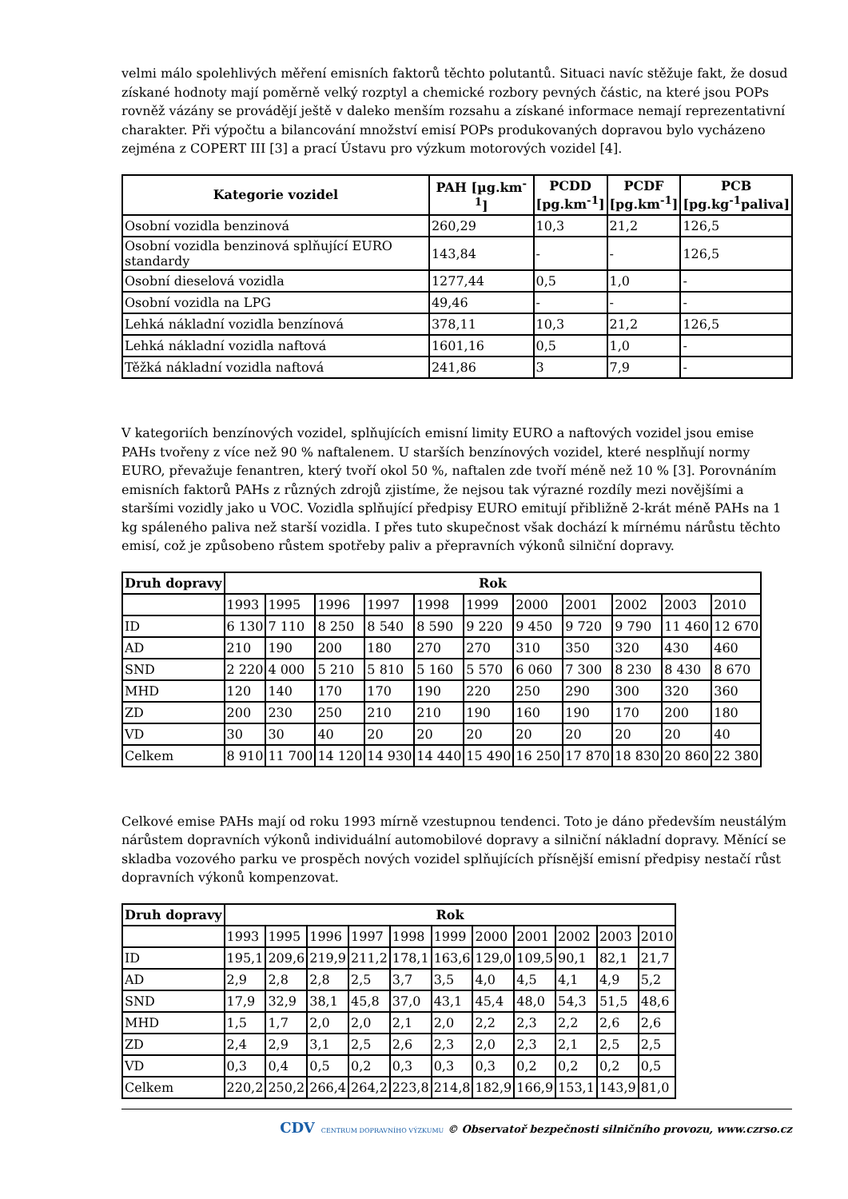velmi málo spolehlivých měření emisních faktorů těchto polutantů. Situaci navíc stěžuje fakt, že dosud získané hodnoty mají poměrně velký rozptyl a chemické rozbory pevných částic, na které jsou POPs rovněž vázány se provádějí ještě v daleko menším rozsahu a získané informace nemají reprezentativní charakter. Při výpočtu a bilancování množství emisí POPs produkovaných dopravou bylo vycházeno zejména z COPERT III [3] a prací Ústavu pro výzkum motorových vozidel [4].
| Kategorie vozidel | PAH [µg.km<sup>-1</sup>] | PCDD [pg.km<sup>-1</sup>] | PCDF [pg.km<sup>-1</sup>] | PCB [pg.kg<sup>-1</sup>paliva] |
| --- | --- | --- | --- | --- |
| Osobní vozidla benzinová | 260,29 | 10,3 | 21,2 | 126,5 |
| Osobní vozidla benzinová splňující EURO standardy | 143,84 | - | - | 126,5 |
| Osobní dieselová vozidla | 1277,44 | 0,5 | 1,0 | - |
| Osobní vozidla na LPG | 49,46 | - | - | - |
| Lehká nákladní vozidla benzínová | 378,11 | 10,3 | 21,2 | 126,5 |
| Lehká nákladní vozidla naftová | 1601,16 | 0,5 | 1,0 | - |
| Těžká nákladní vozidla naftová | 241,86 | 3 | 7,9 | - |
V kategoriích benzínových vozidel, splňujících emisní limity EURO a naftových vozidel jsou emise PAHs tvořeny z více než 90 % naftalenem. U starších benzínových vozidel, které nesplňují normy EURO, převažuje fenantren, který tvoří okol 50 %, naftalen zde tvoří méně než 10 % [3]. Porovnáním emisních faktorů PAHs z různých zdrojů zjistíme, že nejsou tak výrazné rozdíly mezi novějšími a staršími vozidly jako u VOC. Vozidla splňující předpisy EURO emitují přibližně 2-krát méně PAHs na 1 kg spáleného paliva než starší vozidla. I přes tuto skupečnost však dochází k mírnému nárůstu těchto emisí, což je způsobeno růstem spotřeby paliv a přepravních výkonů silniční dopravy.
| Druh dopravy | Rok | | | | | | | | | | |
| --- | --- | --- | --- | --- | --- | --- | --- | --- | --- | --- | --- |
| | 1993 | 1995 | 1996 | 1997 | 1998 | 1999 | 2000 | 2001 | 2002 | 2003 | 2010 |
| ID | 6 130 | 7 110 | 8 250 | 8 540 | 8 590 | 9 220 | 9 450 | 9 720 | 9 790 | 11 460 | 12 670 |
| AD | 210 | 190 | 200 | 180 | 270 | 270 | 310 | 350 | 320 | 430 | 460 |
| SND | 2 220 | 4 000 | 5 210 | 5 810 | 5 160 | 5 570 | 6 060 | 7 300 | 8 230 | 8 430 | 8 670 |
| MHD | 120 | 140 | 170 | 170 | 190 | 220 | 250 | 290 | 300 | 320 | 360 |
| ZD | 200 | 230 | 250 | 210 | 210 | 190 | 160 | 190 | 170 | 200 | 180 |
| VD | 30 | 30 | 40 | 20 | 20 | 20 | 20 | 20 | 20 | 20 | 40 |
| Celkem | 8 910 | 11 700 | 14 120 | 14 930 | 14 440 | 15 490 | 16 250 | 17 870 | 18 830 | 20 860 | 22 380 |
Celkové emise PAHs mají od roku 1993 mírně vzestupnou tendenci. Toto je dáno především neustálým nárůstem dopravních výkonů individuální automobilové dopravy a silniční nákladní dopravy. Měnící se skladba vozového parku ve prospěch nových vozidel splňujících přísnější emisní předpisy nestačí růst dopravních výkonů kompenzovat.
| Druh dopravy | Rok | | | | | | | | | | |
| --- | --- | --- | --- | --- | --- | --- | --- | --- | --- | --- | --- |
| | 1993 | 1995 | 1996 | 1997 | 1998 | 1999 | 2000 | 2001 | 2002 | 2003 | 2010 |
| ID | 195,1 | 209,6 | 219,9 | 211,2 | 178,1 | 163,6 | 129,0 | 109,5 | 90,1 | 82,1 | 21,7 |
| AD | 2,9 | 2,8 | 2,8 | 2,5 | 3,7 | 3,5 | 4,0 | 4,5 | 4,1 | 4,9 | 5,2 |
| SND | 17,9 | 32,9 | 38,1 | 45,8 | 37,0 | 43,1 | 45,4 | 48,0 | 54,3 | 51,5 | 48,6 |
| MHD | 1,5 | 1,7 | 2,0 | 2,0 | 2,1 | 2,0 | 2,2 | 2,3 | 2,2 | 2,6 | 2,6 |
| ZD | 2,4 | 2,9 | 3,1 | 2,5 | 2,6 | 2,3 | 2,0 | 2,3 | 2,1 | 2,5 | 2,5 |
| VD | 0,3 | 0,4 | 0,5 | 0,2 | 0,3 | 0,3 | 0,3 | 0,2 | 0,2 | 0,2 | 0,5 |
| Celkem | 220,2 | 250,2 | 266,4 | 264,2 | 223,8 | 214,8 | 182,9 | 166,9 | 153,1 | 143,9 | 81,0 |
CDV CENTRUM DOPRAVNÍHO VÝZKUMU © Observatoř bezpečnosti silničního provozu, www.czrso.cz